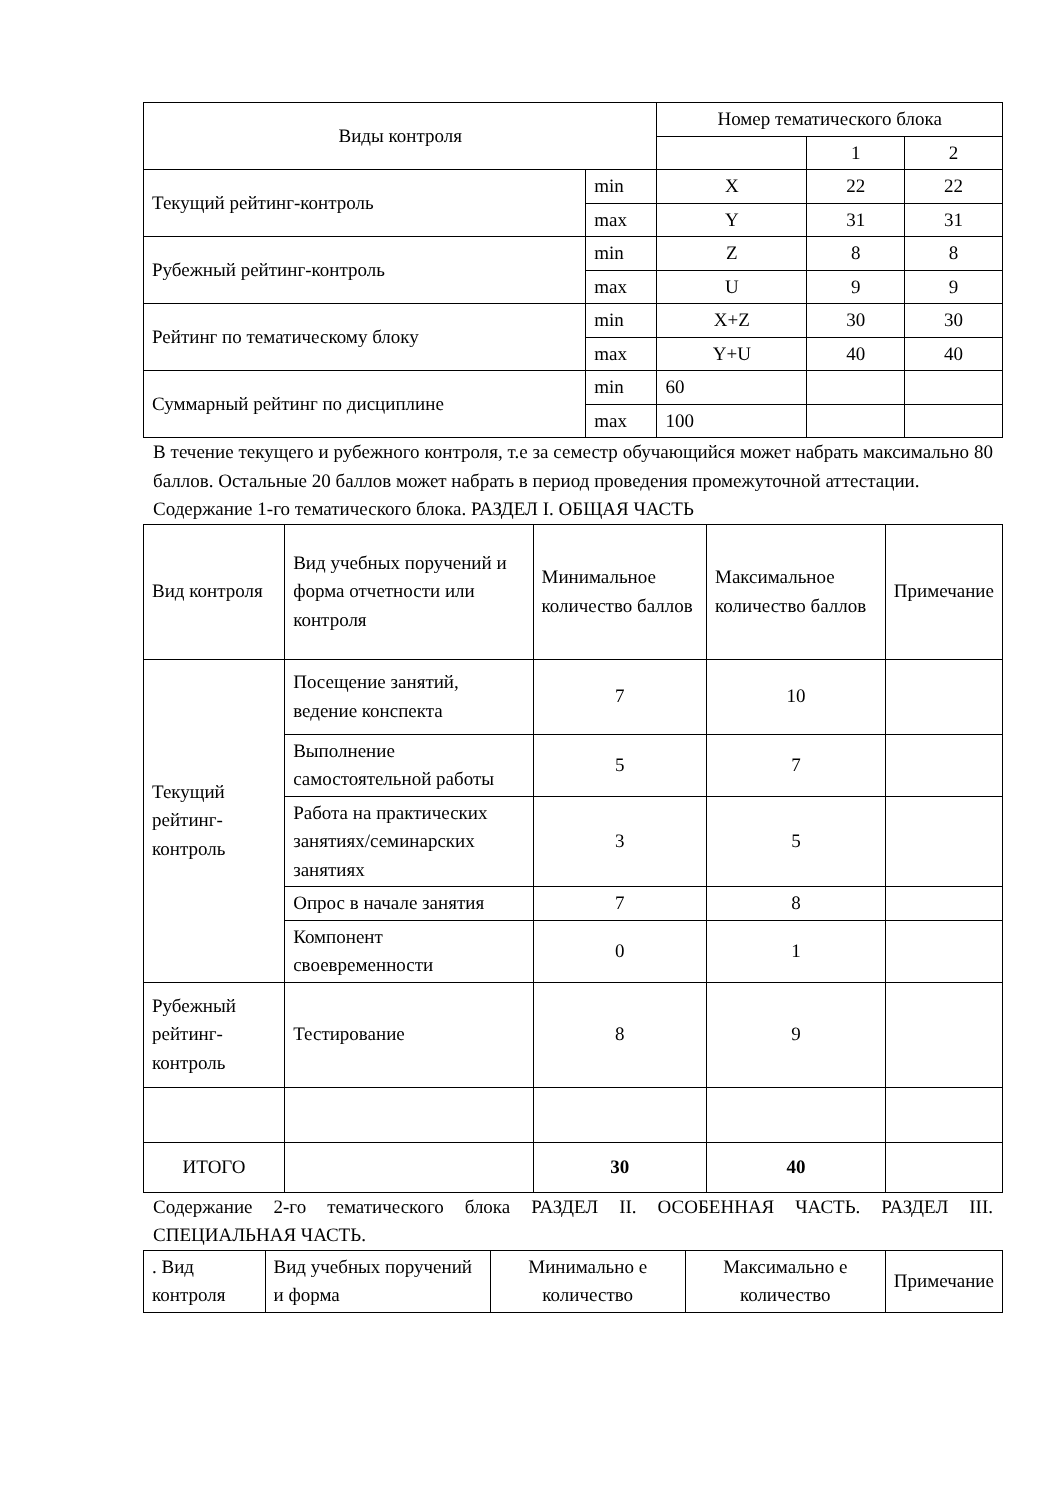| Виды контроля | | Номер тематического блока | | |
| --- | --- | --- | --- | --- |
| | | | 1 | 2 |
| Текущий рейтинг-контроль | min | X | 22 | 22 |
| | max | Y | 31 | 31 |
| Рубежный рейтинг-контроль | min | Z | 8 | 8 |
| | max | U | 9 | 9 |
| Рейтинг по тематическому блоку | min | X+Z | 30 | 30 |
| | max | Y+U | 40 | 40 |
| Суммарный рейтинг по дисциплине | min | 60 | | |
| | max | 100 | | |
В течение текущего и рубежного контроля, т.е за семестр обучающийся может набрать максимально 80 баллов. Остальные 20 баллов может набрать в период проведения промежуточной аттестации.
Содержание 1-го тематического блока. РАЗДЕЛ I. ОБЩАЯ ЧАСТЬ
| Вид контроля | Вид учебных поручений и форма отчетности или контроля | Минимальное количество баллов | Максимальное количество баллов | Примечание |
| --- | --- | --- | --- | --- |
| Текущий рейтинг-контроль | Посещение занятий, ведение конспекта | 7 | 10 | |
| | Выполнение самостоятельной работы | 5 | 7 | |
| | Работа на практических занятиях/семинарских занятиях | 3 | 5 | |
| | Опрос в начале занятия | 7 | 8 | |
| | Компонент своевременности | 0 | 1 | |
| Рубежный рейтинг-контроль | Тестирование | 8 | 9 | |
| ИТОГО | | 30 | 40 | |
Содержание 2-го тематического блока РАЗДЕЛ II. ОСОБЕННАЯ ЧАСТЬ. РАЗДЕЛ III. СПЕЦИАЛЬНАЯ ЧАСТЬ.
| . Вид контроля | Вид учебных поручений и форма | Минимально е количество | Максимально е количество | Примечание |
| --- | --- | --- | --- | --- |